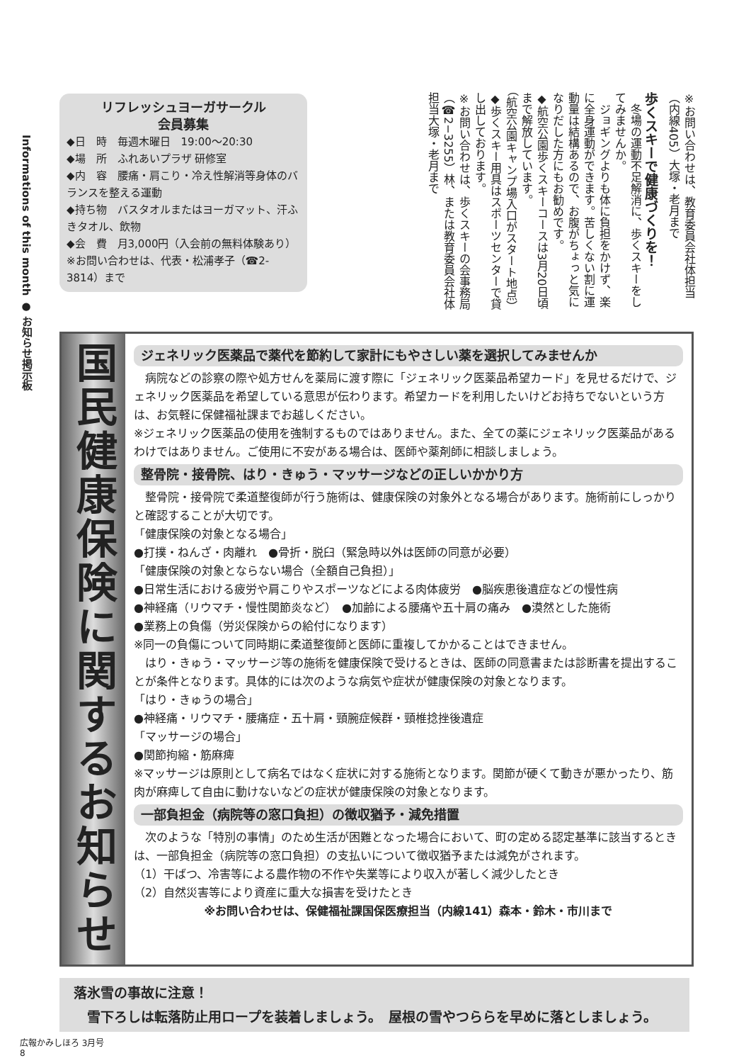Informations of this month ● お知らせ掲示板
※お問い合わせは、教育委員会社体担当（内線405）大塚・老月まで
歩くスキーで健康づくりを！
　冬場の運動不足解消に、歩くスキーをしてみませんか。
　ジョギングよりも体に負担をかけず、楽に全身運動ができます。苦しくない割に運動量は結構あるので、お腹がちょっと気になりだした方にもお勧めです。
◆航空公園歩くスキーコースは3月20日頃まで解放しています。
（航空公園キャンプ場入口がスタート地点）
◆歩くスキー用具はスポーツセンターで貸し出しております。
※お問い合わせは、歩くスキーの会事務局（☎2−3255）林、または教育委員会社体担当大塚・老月まで
リフレッシュヨーガサークル
会員募集
◆日　時　毎週木曜日　19:00〜20:30
◆場　所　ふれあいプラザ 研修室
◆内　容　腰痛・肩こり・冷え性解消等身体のバランスを整える運動
◆持ち物　バスタオルまたはヨーガマット、汗ふきタオル、飲物
◆会　費　月3,000円（入会前の無料体験あり）
※お問い合わせは、代表・松浦孝子（☎2-3814）まで
国民健康保険に関するお知らせ
ジェネリック医薬品で薬代を節約して家計にもやさしい薬を選択してみませんか
　病院などの診察の際や処方せんを薬局に渡す際に「ジェネリック医薬品希望カード」を見せるだけで、ジェネリック医薬品を希望している意思が伝わります。希望カードを利用したいけどお持ちでないという方は、お気軽に保健福祉課までお越しください。
※ジェネリック医薬品の使用を強制するものではありません。また、全ての薬にジェネリック医薬品があるわけではありません。ご使用に不安がある場合は、医師や薬剤師に相談しましょう。
整骨院・接骨院、はり・きゅう・マッサージなどの正しいかかり方
　整骨院・接骨院で柔道整復師が行う施術は、健康保険の対象外となる場合があります。施術前にしっかりと確認することが大切です。
「健康保険の対象となる場合」
●打撲・ねんざ・肉離れ　●骨折・脱臼（緊急時以外は医師の同意が必要）
「健康保険の対象とならない場合（全額自己負担）」
●日常生活における疲労や肩こりやスポーツなどによる肉体疲労　●脳疾患後遺症などの慢性病
●神経痛（リウマチ・慢性関節炎など）　●加齢による腰痛や五十肩の痛み　●漠然とした施術
●業務上の負傷（労災保険からの給付になります）
※同一の負傷について同時期に柔道整復師と医師に重複してかかることはできません。
　はり・きゅう・マッサージ等の施術を健康保険で受けるときは、医師の同意書または診断書を提出することが条件となります。具体的には次のような病気や症状が健康保険の対象となります。
「はり・きゅうの場合」
●神経痛・リウマチ・腰痛症・五十肩・頸腕症候群・頸椎捻挫後遺症
「マッサージの場合」
●関節拘縮・筋麻痺
※マッサージは原則として病名ではなく症状に対する施術となります。関節が硬くて動きが悪かったり、筋肉が麻痺して自由に動けないなどの症状が健康保険の対象となります。
一部負担金（病院等の窓口負担）の徴収猶予・減免措置
　次のような「特別の事情」のため生活が困難となった場合において、町の定める認定基準に該当するときは、一部負担金（病院等の窓口負担）の支払いについて徴収猶予または減免がされます。
（1）干ばつ、冷害等による農作物の不作や失業等により収入が著しく減少したとき
（2）自然災害等により資産に重大な損害を受けたとき
※お問い合わせは、保健福祉課国保医療担当（内線141）森本・鈴木・市川まで
落氷雪の事故に注意！
　雪下ろしは転落防止用ロープを装着しましょう。　屋根の雪やつららを早めに落としましょう。
広報かみしほろ 3月号
8